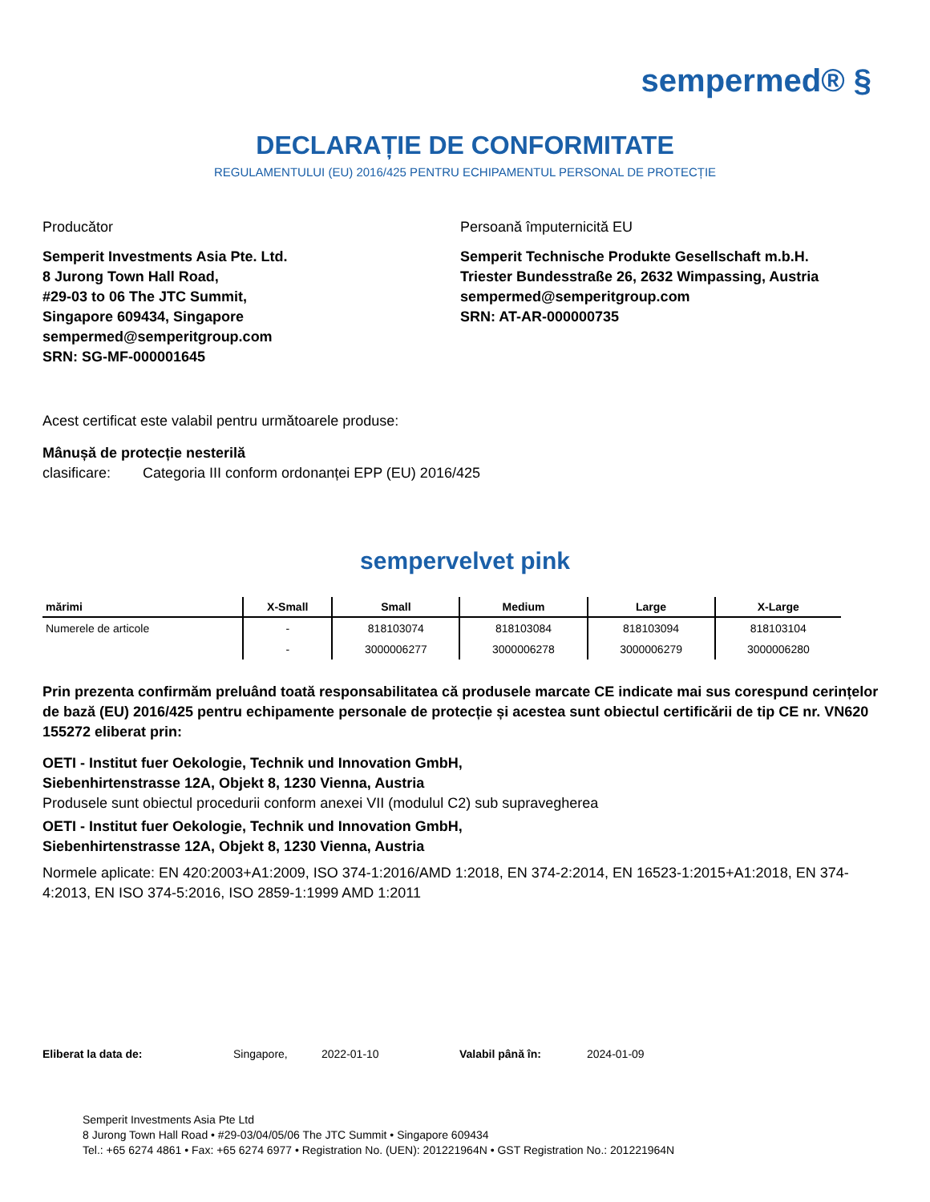sempermed® §
DECLARAȚIE DE CONFORMITATE
REGULAMENTULUI (EU) 2016/425 PENTRU ECHIPAMENTUL PERSONAL DE PROTECȚIE
Producător
Semperit Investments Asia Pte. Ltd.
8 Jurong Town Hall Road,
#29-03 to 06 The JTC Summit,
Singapore 609434, Singapore
sempermed@semperitgroup.com
SRN: SG-MF-000001645
Persoană împuternicită EU
Semperit Technische Produkte Gesellschaft m.b.H.
Triester Bundesstraße 26, 2632 Wimpassing, Austria
sempermed@semperitgroup.com
SRN: AT-AR-000000735
Acest certificat este valabil pentru următoarele produse:
Mânușă de protecție nesterilă
clasificare: Categoria III conform ordonanței EPP (EU) 2016/425
sempervelvet pink
| mărimi | X-Small | Small | Medium | Large | X-Large |
| --- | --- | --- | --- | --- | --- |
| Numerele de articole | - | 818103074 | 818103084 | 818103094 | 818103104 |
| | - | 3000006277 | 3000006278 | 3000006279 | 3000006280 |
Prin prezenta confirmăm preluând toată responsabilitatea că produsele marcate CE indicate mai sus corespund cerințelor de bază (EU) 2016/425 pentru echipamente personale de protecție și acestea sunt obiectul certificării de tip CE nr. VN620 155272 eliberat prin:
OETI - Institut fuer Oekologie, Technik und Innovation GmbH,
Siebenhirtenstrasse 12A, Objekt 8, 1230 Vienna, Austria
Produsele sunt obiectul procedurii conform anexei VII (modulul C2) sub supravegherea
OETI - Institut fuer Oekologie, Technik und Innovation GmbH,
Siebenhirtenstrasse 12A, Objekt 8, 1230 Vienna, Austria
Normele aplicate: EN 420:2003+A1:2009, ISO 374-1:2016/AMD 1:2018, EN 374-2:2014, EN 16523-1:2015+A1:2018, EN 374-4:2013, EN ISO 374-5:2016, ISO 2859-1:1999 AMD 1:2011
Eliberat la data de: Singapore, 2022-01-10 Valabil până în: 2024-01-09
Semperit Investments Asia Pte Ltd
8 Jurong Town Hall Road • #29-03/04/05/06 The JTC Summit • Singapore 609434
Tel.: +65 6274 4861 • Fax: +65 6274 6977 • Registration No. (UEN): 201221964N • GST Registration No.: 201221964N